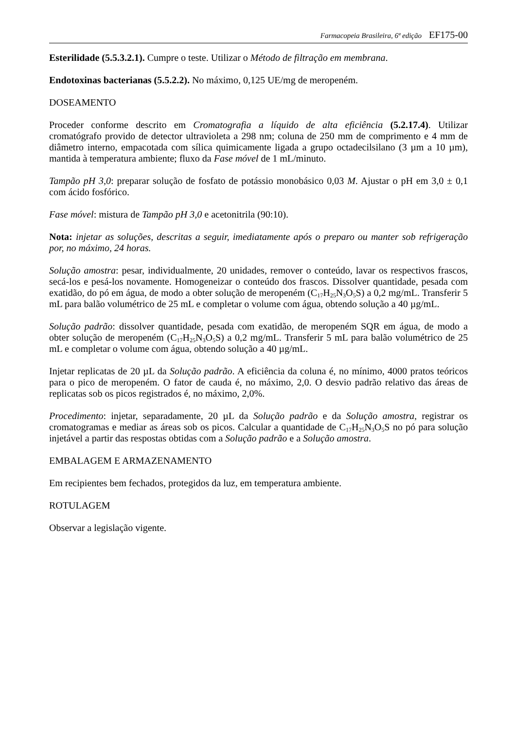Farmacopeia Brasileira, 6ª edição EF175-00
Esterilidade (5.5.3.2.1). Cumpre o teste. Utilizar o Método de filtração em membrana.
Endotoxinas bacterianas (5.5.2.2). No máximo, 0,125 UE/mg de meropeném.
DOSEAMENTO
Proceder conforme descrito em Cromatografia a líquido de alta eficiência (5.2.17.4). Utilizar cromatógrafo provido de detector ultravioleta a 298 nm; coluna de 250 mm de comprimento e 4 mm de diâmetro interno, empacotada com sílica quimicamente ligada a grupo octadecilsilano (3 µm a 10 µm), mantida à temperatura ambiente; fluxo da Fase móvel de 1 mL/minuto.
Tampão pH 3,0: preparar solução de fosfato de potássio monobásico 0,03 M. Ajustar o pH em 3,0 ± 0,1 com ácido fosfórico.
Fase móvel: mistura de Tampão pH 3,0 e acetonitrila (90:10).
Nota: injetar as soluções, descritas a seguir, imediatamente após o preparo ou manter sob refrigeração por, no máximo, 24 horas.
Solução amostra: pesar, individualmente, 20 unidades, remover o conteúdo, lavar os respectivos frascos, secá-los e pesá-los novamente. Homogeneizar o conteúdo dos frascos. Dissolver quantidade, pesada com exatidão, do pó em água, de modo a obter solução de meropeném (C<sub>17</sub>H<sub>25</sub>N<sub>3</sub>O<sub>5</sub>S) a 0,2 mg/mL. Transferir 5 mL para balão volumétrico de 25 mL e completar o volume com água, obtendo solução a 40 µg/mL.
Solução padrão: dissolver quantidade, pesada com exatidão, de meropeném SQR em água, de modo a obter solução de meropeném (C<sub>17</sub>H<sub>25</sub>N<sub>3</sub>O<sub>5</sub>S) a 0,2 mg/mL. Transferir 5 mL para balão volumétrico de 25 mL e completar o volume com água, obtendo solução a 40 µg/mL.
Injetar replicatas de 20 µL da Solução padrão. A eficiência da coluna é, no mínimo, 4000 pratos teóricos para o pico de meropeném. O fator de cauda é, no máximo, 2,0. O desvio padrão relativo das áreas de replicatas sob os picos registrados é, no máximo, 2,0%.
Procedimento: injetar, separadamente, 20 µL da Solução padrão e da Solução amostra, registrar os cromatogramas e mediar as áreas sob os picos. Calcular a quantidade de C<sub>17</sub>H<sub>25</sub>N<sub>3</sub>O<sub>5</sub>S no pó para solução injetável a partir das respostas obtidas com a Solução padrão e a Solução amostra.
EMBALAGEM E ARMAZENAMENTO
Em recipientes bem fechados, protegidos da luz, em temperatura ambiente.
ROTULAGEM
Observar a legislação vigente.